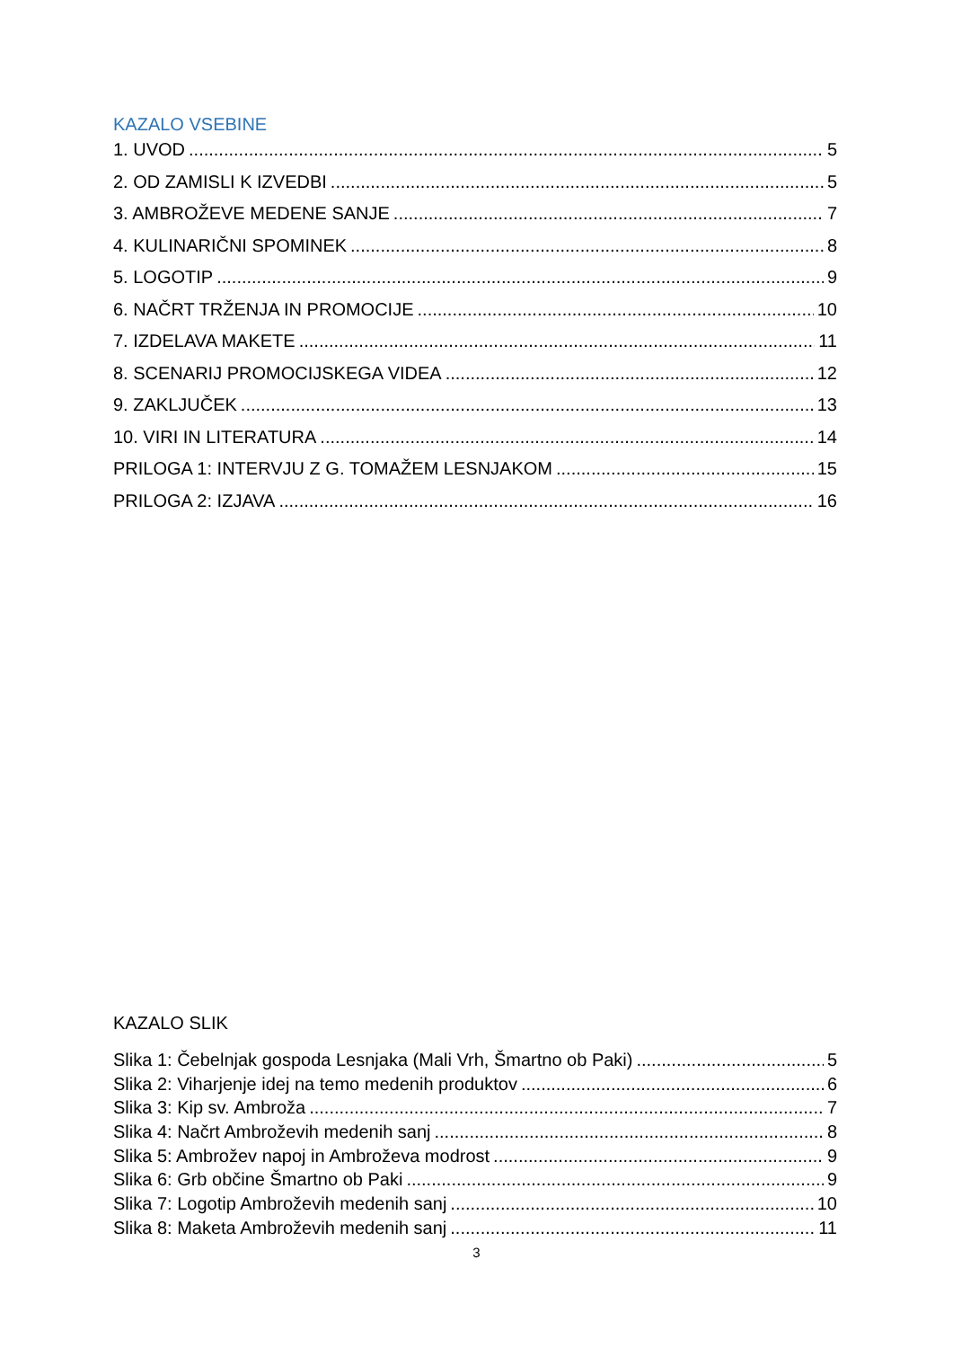KAZALO VSEBINE
1. UVOD 5
2. OD ZAMISLI K IZVEDBI 5
3. AMBROŽEVE MEDENE SANJE 7
4. KULINARIČNI SPOMINEK 8
5. LOGOTIP 9
6. NAČRT TRŽENJA IN PROMOCIJE 10
7. IZDELAVA MAKETE 11
8. SCENARIJ PROMOCIJSKEGA VIDEA 12
9. ZAKLJUČEK 13
10. VIRI IN LITERATURA 14
PRILOGA 1: INTERVJU Z G. TOMAŽEM LESNJAKOM 15
PRILOGA 2: IZJAVA 16
KAZALO SLIK
Slika 1: Čebelnjak gospoda Lesnjaka (Mali Vrh, Šmartno ob Paki) 5
Slika 2: Viharjenje idej na temo medenih produktov 6
Slika 3: Kip sv. Ambroža 7
Slika 4: Načrt Ambroževih medenih sanj 8
Slika 5: Ambrožev napoj in Ambroževa modrost 9
Slika 6: Grb občine Šmartno ob Paki 9
Slika 7: Logotip Ambroževih medenih sanj 10
Slika 8: Maketa Ambroževih medenih sanj 11
3